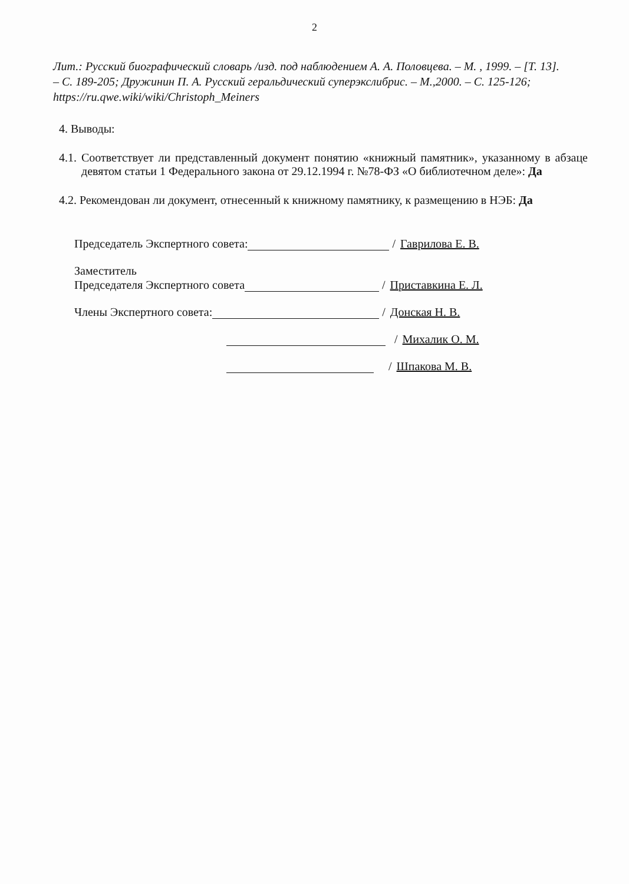2
Лит.: Русский биографический словарь /изд. под наблюдением А. А. Половцева. – М. , 1999. – [Т. 13]. – С. 189-205; Дружинин П. А. Русский геральдический суперэкслибрис. – М.,2000. – С. 125-126; https://ru.qwe.wiki/wiki/Christoph_Meiners
4. Выводы:
4.1. Соответствует ли представленный документ понятию «книжный памятник», указанному в абзаце девятом статьи 1 Федерального закона от 29.12.1994 г. №78-ФЗ «О библиотечном деле»: Да
4.2. Рекомендован ли документ, отнесенный к книжному памятнику, к размещению в НЭБ: Да
Председатель Экспертного совета: / Гаврилова Е. В.
Заместитель
Председателя Экспертного совета / Приставкина Е. Л.
Члены Экспертного совета: / Донская Н. В.
/ Михалик О. М.
/ Шпакова М. В.